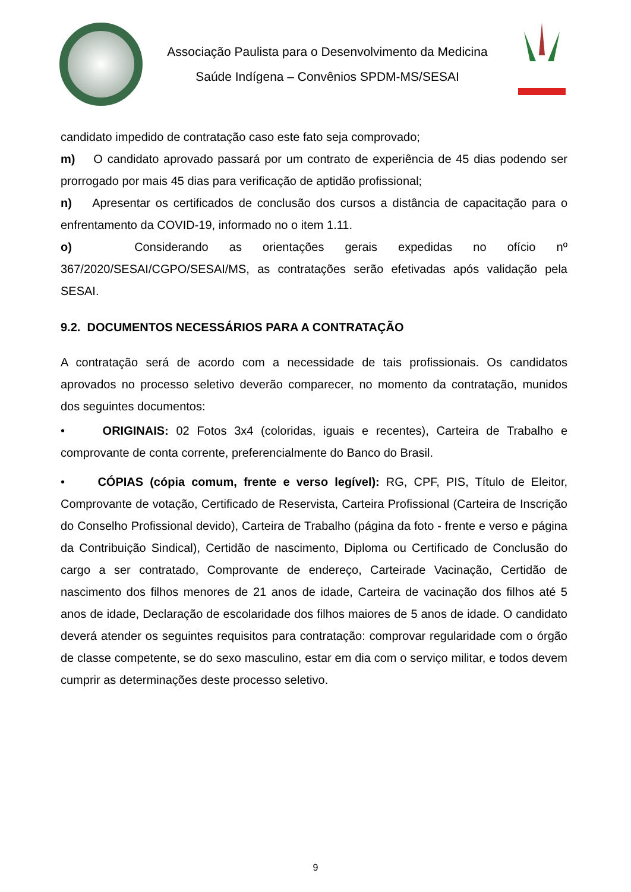Associação Paulista para o Desenvolvimento da Medicina
Saúde Indígena – Convênios SPDM-MS/SESAI
candidato impedido de contratação caso este fato seja comprovado;
m) O candidato aprovado passará por um contrato de experiência de 45 dias podendo ser prorrogado por mais 45 dias para verificação de aptidão profissional;
n) Apresentar os certificados de conclusão dos cursos a distância de capacitação para o enfrentamento da COVID-19, informado no o item 1.11.
o) Considerando as orientações gerais expedidas no ofício nº 367/2020/SESAI/CGPO/SESAI/MS, as contratações serão efetivadas após validação pela SESAI.
9.2. DOCUMENTOS NECESSÁRIOS PARA A CONTRATAÇÃO
A contratação será de acordo com a necessidade de tais profissionais. Os candidatos aprovados no processo seletivo deverão comparecer, no momento da contratação, munidos dos seguintes documentos:
• ORIGINAIS: 02 Fotos 3x4 (coloridas, iguais e recentes), Carteira de Trabalho e comprovante de conta corrente, preferencialmente do Banco do Brasil.
• CÓPIAS (cópia comum, frente e verso legível): RG, CPF, PIS, Título de Eleitor, Comprovante de votação, Certificado de Reservista, Carteira Profissional (Carteira de Inscrição do Conselho Profissional devido), Carteira de Trabalho (página da foto - frente e verso e página da Contribuição Sindical), Certidão de nascimento, Diploma ou Certificado de Conclusão do cargo a ser contratado, Comprovante de endereço, Carteirade Vacinação, Certidão de nascimento dos filhos menores de 21 anos de idade, Carteira de vacinação dos filhos até 5 anos de idade, Declaração de escolaridade dos filhos maiores de 5 anos de idade. O candidato deverá atender os seguintes requisitos para contratação: comprovar regularidade com o órgão de classe competente, se do sexo masculino, estar em dia com o serviço militar, e todos devem cumprir as determinações deste processo seletivo.
9